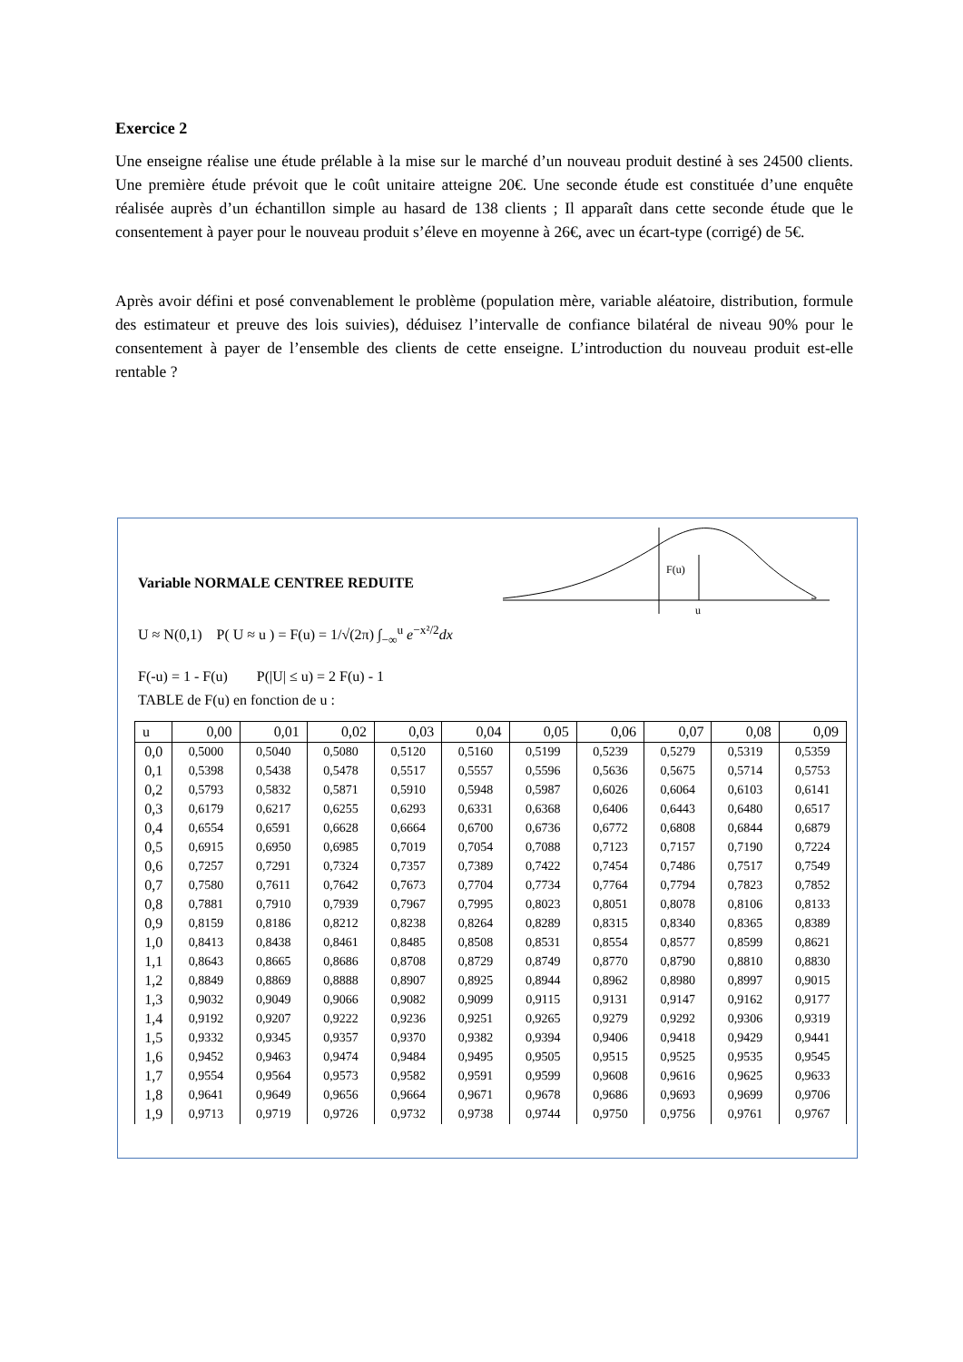Exercice 2
Une enseigne réalise une étude prélable à la mise sur le marché d’un nouveau produit destiné à ses 24500 clients. Une première étude prévoit que le coût unitaire atteigne 20€. Une seconde étude est constituée d’une enquête réalisée auprès d’un échantillon simple au hasard de 138 clients ; Il apparaît dans cette seconde étude que le consentement à payer pour le nouveau produit s’éleve en moyenne à 26€, avec un écart-type (corrigé) de 5€.
Après avoir défini et posé convenablement le problème (population mère, variable aléatoire, distribution, formule des estimateur et preuve des lois suivies), déduisez l’intervalle de confiance bilatéral de niveau 90% pour le consentement à payer de l’ensemble des clients de cette enseigne. L’introduction du nouveau produit est-elle rentable ?
Variable NORMALE CENTREE REDUITE
F(u)
u
U ≈ N(0,1) P( U ≈ u ) = F(u) = 1/√(2π) ∫<sub>−∞</sub><sup>u</sup> e<sup>−x²/2</sup>dx
F(-u) = 1 - F(u) P(|U| ≤ u) = 2 F(u) - 1
TABLE de F(u) en fonction de u :
| u | 0,00 | 0,01 | 0,02 | 0,03 | 0,04 | 0,05 | 0,06 | 0,07 | 0,08 | 0,09 |
| --- | --- | --- | --- | --- | --- | --- | --- | --- | --- | --- |
| 0,0 | 0,5000 | 0,5040 | 0,5080 | 0,5120 | 0,5160 | 0,5199 | 0,5239 | 0,5279 | 0,5319 | 0,5359 |
| 0,1 | 0,5398 | 0,5438 | 0,5478 | 0,5517 | 0,5557 | 0,5596 | 0,5636 | 0,5675 | 0,5714 | 0,5753 |
| 0,2 | 0,5793 | 0,5832 | 0,5871 | 0,5910 | 0,5948 | 0,5987 | 0,6026 | 0,6064 | 0,6103 | 0,6141 |
| 0,3 | 0,6179 | 0,6217 | 0,6255 | 0,6293 | 0,6331 | 0,6368 | 0,6406 | 0,6443 | 0,6480 | 0,6517 |
| 0,4 | 0,6554 | 0,6591 | 0,6628 | 0,6664 | 0,6700 | 0,6736 | 0,6772 | 0,6808 | 0,6844 | 0,6879 |
| 0,5 | 0,6915 | 0,6950 | 0,6985 | 0,7019 | 0,7054 | 0,7088 | 0,7123 | 0,7157 | 0,7190 | 0,7224 |
| 0,6 | 0,7257 | 0,7291 | 0,7324 | 0,7357 | 0,7389 | 0,7422 | 0,7454 | 0,7486 | 0,7517 | 0,7549 |
| 0,7 | 0,7580 | 0,7611 | 0,7642 | 0,7673 | 0,7704 | 0,7734 | 0,7764 | 0,7794 | 0,7823 | 0,7852 |
| 0,8 | 0,7881 | 0,7910 | 0,7939 | 0,7967 | 0,7995 | 0,8023 | 0,8051 | 0,8078 | 0,8106 | 0,8133 |
| 0,9 | 0,8159 | 0,8186 | 0,8212 | 0,8238 | 0,8264 | 0,8289 | 0,8315 | 0,8340 | 0,8365 | 0,8389 |
| 1,0 | 0,8413 | 0,8438 | 0,8461 | 0,8485 | 0,8508 | 0,8531 | 0,8554 | 0,8577 | 0,8599 | 0,8621 |
| 1,1 | 0,8643 | 0,8665 | 0,8686 | 0,8708 | 0,8729 | 0,8749 | 0,8770 | 0,8790 | 0,8810 | 0,8830 |
| 1,2 | 0,8849 | 0,8869 | 0,8888 | 0,8907 | 0,8925 | 0,8944 | 0,8962 | 0,8980 | 0,8997 | 0,9015 |
| 1,3 | 0,9032 | 0,9049 | 0,9066 | 0,9082 | 0,9099 | 0,9115 | 0,9131 | 0,9147 | 0,9162 | 0,9177 |
| 1,4 | 0,9192 | 0,9207 | 0,9222 | 0,9236 | 0,9251 | 0,9265 | 0,9279 | 0,9292 | 0,9306 | 0,9319 |
| 1,5 | 0,9332 | 0,9345 | 0,9357 | 0,9370 | 0,9382 | 0,9394 | 0,9406 | 0,9418 | 0,9429 | 0,9441 |
| 1,6 | 0,9452 | 0,9463 | 0,9474 | 0,9484 | 0,9495 | 0,9505 | 0,9515 | 0,9525 | 0,9535 | 0,9545 |
| 1,7 | 0,9554 | 0,9564 | 0,9573 | 0,9582 | 0,9591 | 0,9599 | 0,9608 | 0,9616 | 0,9625 | 0,9633 |
| 1,8 | 0,9641 | 0,9649 | 0,9656 | 0,9664 | 0,9671 | 0,9678 | 0,9686 | 0,9693 | 0,9699 | 0,9706 |
| 1,9 | 0,9713 | 0,9719 | 0,9726 | 0,9732 | 0,9738 | 0,9744 | 0,9750 | 0,9756 | 0,9761 | 0,9767 |